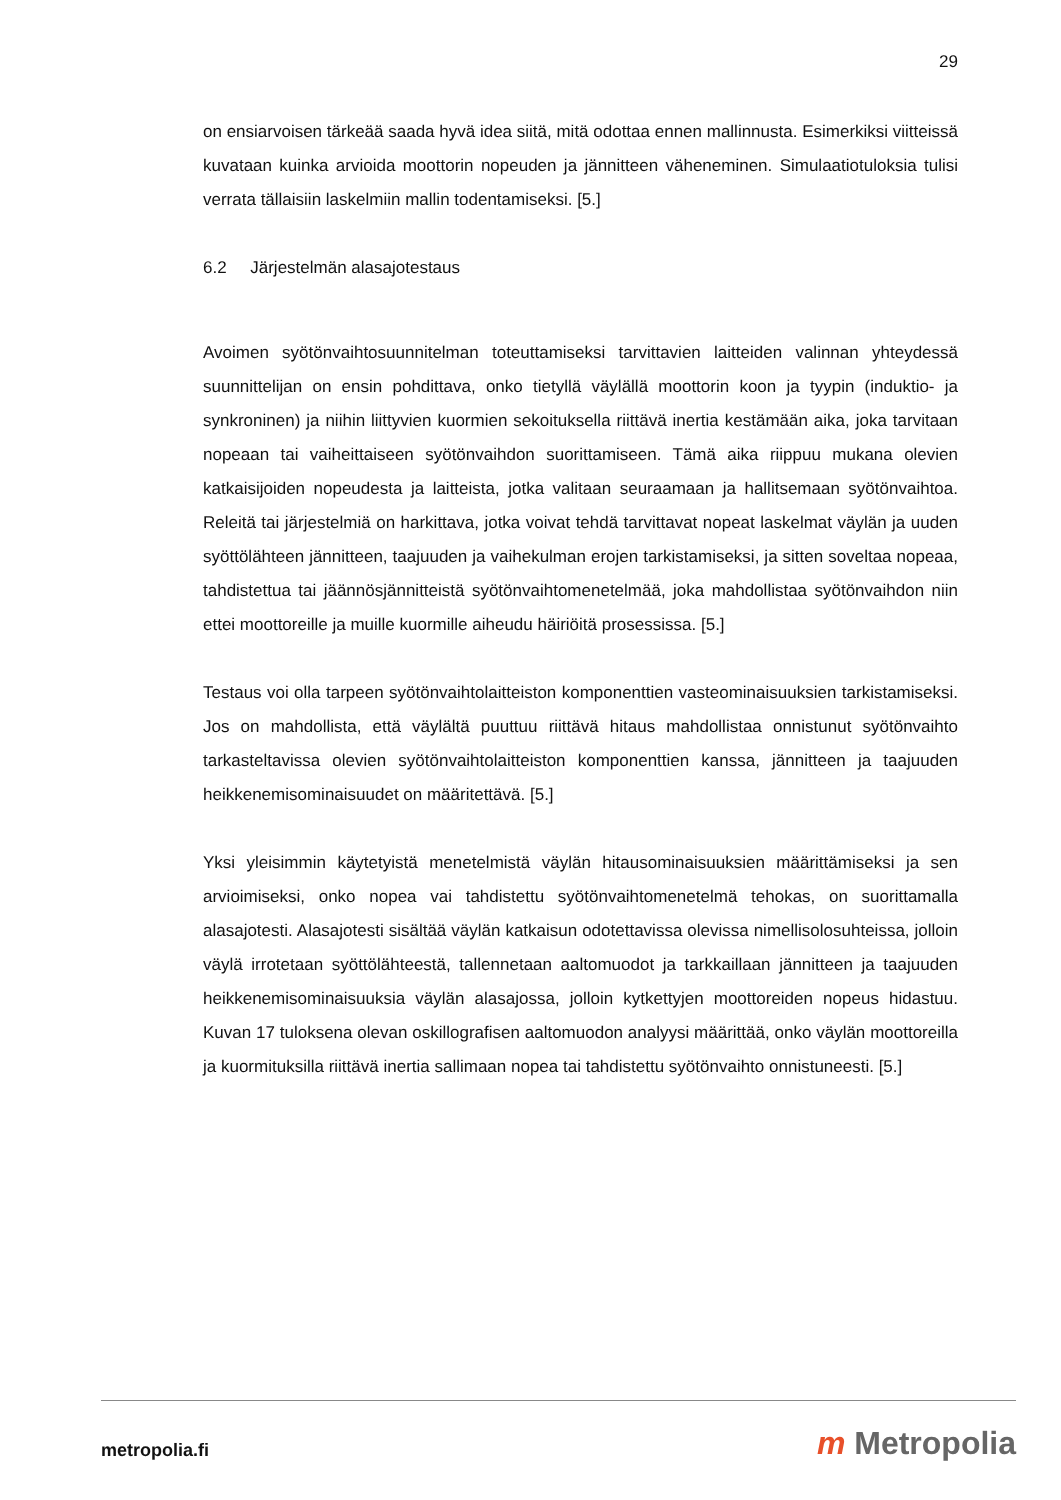29
on ensiarvoisen tärkeää saada hyvä idea siitä, mitä odottaa ennen mallinnusta. Esimerkiksi viitteissä kuvataan kuinka arvioida moottorin nopeuden ja jännitteen väheneminen. Simulaatiotuloksia tulisi verrata tällaisiin laskelmiin mallin todentamiseksi. [5.]
6.2 Järjestelmän alasajotestaus
Avoimen syötönvaihtosuunnitelman toteuttamiseksi tarvittavien laitteiden valinnan yhteydessä suunnittelijan on ensin pohdittava, onko tietyllä väylällä moottorin koon ja tyypin (induktio- ja synkroninen) ja niihin liittyvien kuormien sekoituksella riittävä inertia kestämään aika, joka tarvitaan nopeaan tai vaiheittaiseen syötönvaihdon suorittamiseen. Tämä aika riippuu mukana olevien katkaisijoiden nopeudesta ja laitteista, jotka valitaan seuraamaan ja hallitsemaan syötönvaihtoa. Releitä tai järjestelmiä on harkittava, jotka voivat tehdä tarvittavat nopeat laskelmat väylän ja uuden syöttölähteen jännitteen, taajuuden ja vaihekulman erojen tarkistamiseksi, ja sitten soveltaa nopeaa, tahdistettua tai jäännösjännitteistä syötönvaihtomenetelmää, joka mahdollistaa syötönvaihdon niin ettei moottoreille ja muille kuormille aiheudu häiriöitä prosessissa. [5.]
Testaus voi olla tarpeen syötönvaihtolaitteiston komponenttien vasteominaisuuksien tarkistamiseksi. Jos on mahdollista, että väylältä puuttuu riittävä hitaus mahdollistaa onnistunut syötönvaihto tarkasteltavissa olevien syötönvaihtolaitteiston komponenttien kanssa, jännitteen ja taajuuden heikkenemisominaisuudet on määritettävä. [5.]
Yksi yleisimmin käytetyistä menetelmistä väylän hitausominaisuuksien määrittämiseksi ja sen arvioimiseksi, onko nopea vai tahdistettu syötönvaihtomenetelmä tehokas, on suorittamalla alasajotesti. Alasajotesti sisältää väylän katkaisun odotettavissa olevissa nimellisolosuhteissa, jolloin väylä irrotetaan syöttölähteestä, tallennetaan aaltomuodot ja tarkkaillaan jännitteen ja taajuuden heikkenemisominaisuuksia väylän alasajossa, jolloin kytkettyjen moottoreiden nopeus hidastuu. Kuvan 17 tuloksena olevan oskillografisen aaltomuodon analyysi määrittää, onko väylän moottoreilla ja kuormituksilla riittävä inertia sallimaan nopea tai tahdistettu syötönvaihto onnistuneesti. [5.]
metropolia.fi m Metropolia